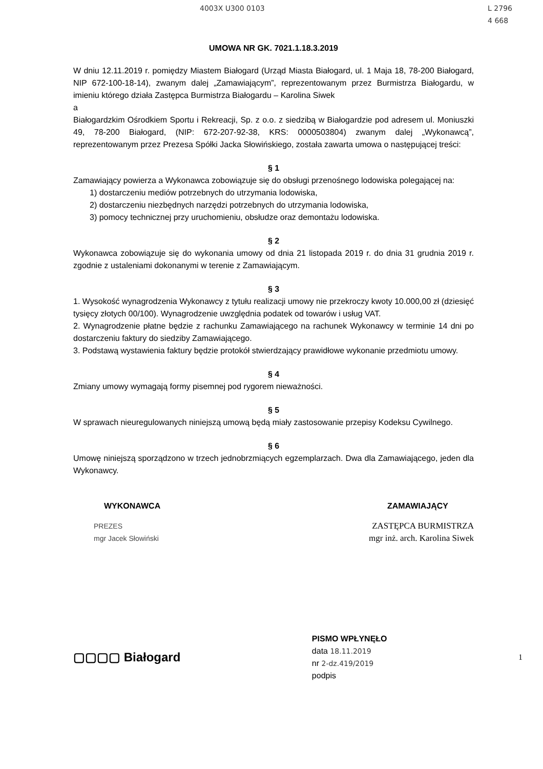4003X U300 0103 L 2796
4 668
UMOWA NR GK. 7021.1.18.3.2019
W dniu 12.11.2019 r. pomiędzy Miastem Białogard (Urząd Miasta Białogard, ul. 1 Maja 18, 78-200 Białogard, NIP 672-100-18-14), zwanym dalej „Zamawiającym”, reprezentowanym przez Burmistrza Białogardu, w imieniu którego działa Zastępca Burmistrza Białogardu – Karolina Siwek
a
Białogardzkim Ośrodkiem Sportu i Rekreacji, Sp. z o.o. z siedzibą w Białogardzie pod adresem ul. Moniuszki 49, 78-200 Białogard, (NIP: 672-207-92-38, KRS: 0000503804) zwanym dalej „Wykonawcą”, reprezentowanym przez Prezesa Spółki Jacka Słowińskiego, została zawarta umowa o następującej treści:
§ 1
Zamawiający powierza a Wykonawca zobowiązuje się do obsługi przenośnego lodowiska polegającej na:
1) dostarczeniu mediów potrzebnych do utrzymania lodowiska,
2) dostarczeniu niezbędnych narzędzi potrzebnych do utrzymania lodowiska,
3) pomocy technicznej przy uruchomieniu, obsłudze oraz demontażu lodowiska.
§ 2
Wykonawca zobowiązuje się do wykonania umowy od dnia 21 listopada 2019 r. do dnia 31 grudnia 2019 r. zgodnie z ustaleniami dokonanymi w terenie z Zamawiającym.
§ 3
1. Wysokość wynagrodzenia Wykonawcy z tytułu realizacji umowy nie przekroczy kwoty 10.000,00 zł (dziesięć tysięcy złotych 00/100). Wynagrodzenie uwzględnia podatek od towarów i usług VAT.
2. Wynagrodzenie płatne będzie z rachunku Zamawiającego na rachunek Wykonawcy w terminie 14 dni po dostarczeniu faktury do siedziby Zamawiającego.
3. Podstawą wystawienia faktury będzie protokół stwierdzający prawidłowe wykonanie przedmiotu umowy.
§ 4
Zmiany umowy wymagają formy pisemnej pod rygorem nieważności.
§ 5
W sprawach nieuregulowanych niniejszą umową będą miały zastosowanie przepisy Kodeksu Cywilnego.
§ 6
Umowę niniejszą sporządzono w trzech jednobrzmiących egzemplarzach. Dwa dla Zamawiającego, jeden dla Wykonawcy.
WYKONAWCA ZAMAWIAJĄCY
PREZES
mgr Jacek Słowiński
ZASTĘPCA BURMISTRZA
mgr inż. arch. Karolina Siwek
▢▢▢▢ Białogard PISMO WPŁYNĘŁO
data 18.11.2019
nr 2-dz.419/2019
podpis 1